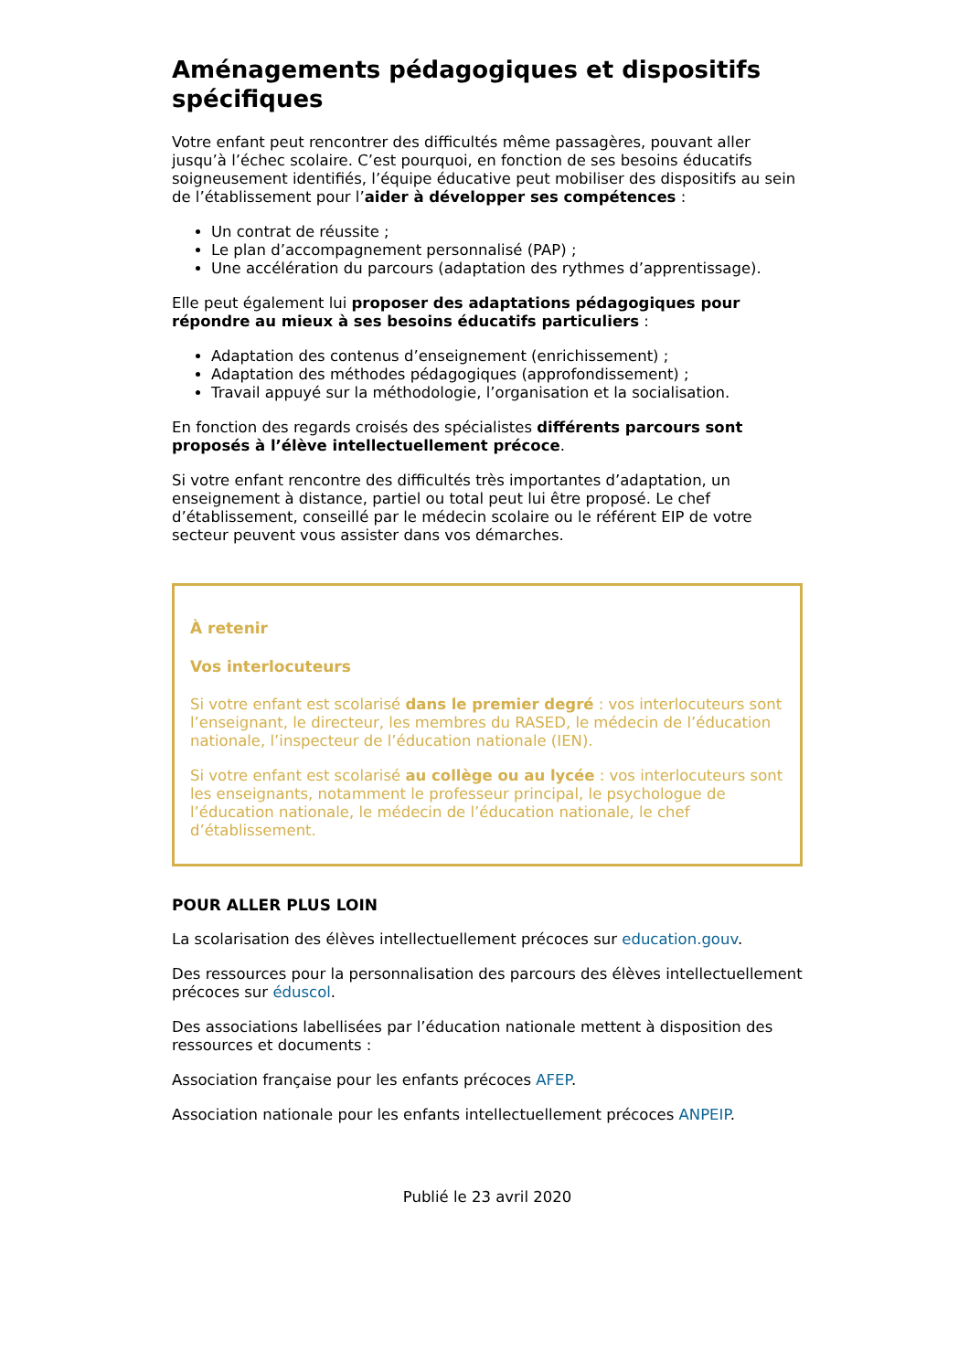Aménagements pédagogiques et dispositifs spécifiques
Votre enfant peut rencontrer des difficultés même passagères, pouvant aller jusqu’à l’échec scolaire. C’est pourquoi, en fonction de ses besoins éducatifs soigneusement identifiés, l’équipe éducative peut mobiliser des dispositifs au sein de l’établissement pour l’aider à développer ses compétences :
Un contrat de réussite ;
Le plan d’accompagnement personnalisé (PAP) ;
Une accélération du parcours (adaptation des rythmes d’apprentissage).
Elle peut également lui proposer des adaptations pédagogiques pour répondre au mieux à ses besoins éducatifs particuliers :
Adaptation des contenus d’enseignement (enrichissement) ;
Adaptation des méthodes pédagogiques (approfondissement) ;
Travail appuyé sur la méthodologie, l’organisation et la socialisation.
En fonction des regards croisés des spécialistes différents parcours sont proposés à l’élève intellectuellement précoce.
Si votre enfant rencontre des difficultés très importantes d’adaptation, un enseignement à distance, partiel ou total peut lui être proposé. Le chef d’établissement, conseillé par le médecin scolaire ou le référent EIP de votre secteur peuvent vous assister dans vos démarches.
À retenir
Vos interlocuteurs
Si votre enfant est scolarisé dans le premier degré : vos interlocuteurs sont l’enseignant, le directeur, les membres du RASED, le médecin de l’éducation nationale, l’inspecteur de l’éducation nationale (IEN).
Si votre enfant est scolarisé au collège ou au lycée : vos interlocuteurs sont les enseignants, notamment le professeur principal, le psychologue de l’éducation nationale, le médecin de l’éducation nationale, le chef d’établissement.
POUR ALLER PLUS LOIN
La scolarisation des élèves intellectuellement précoces sur education.gouv.
Des ressources pour la personnalisation des parcours des élèves intellectuellement précoces sur éduscol.
Des associations labellisées par l’éducation nationale mettent à disposition des ressources et documents :
Association française pour les enfants précoces AFEP.
Association nationale pour les enfants intellectuellement précoces ANPEIP.
Publié le 23 avril 2020